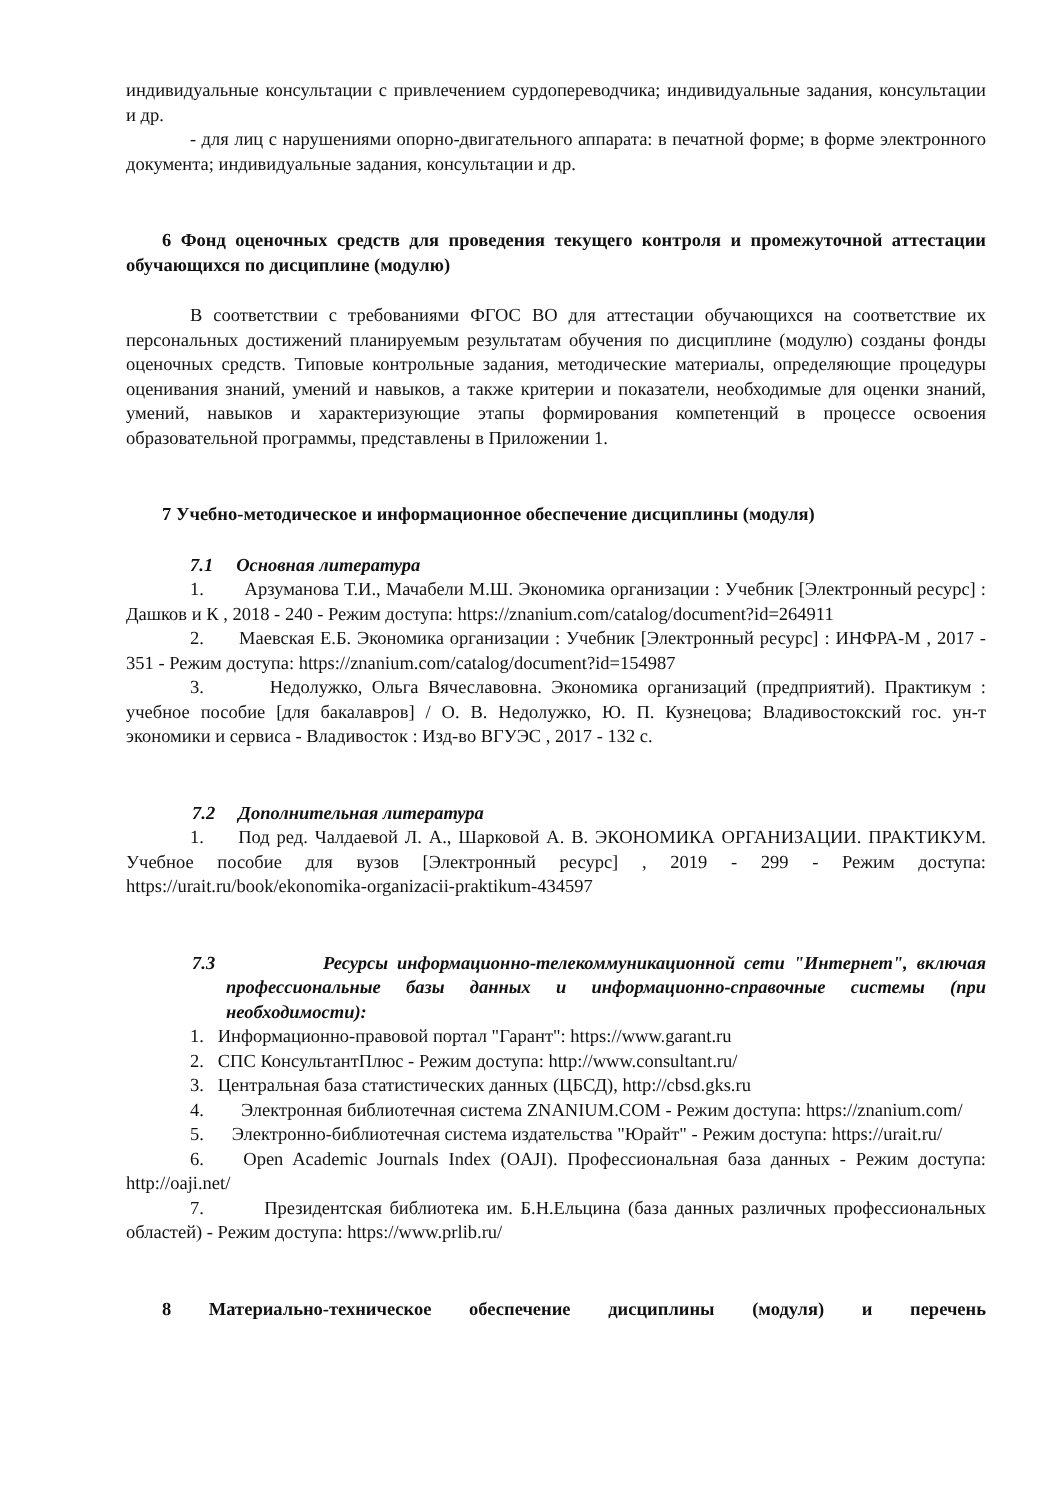индивидуальные консультации с привлечением сурдопереводчика; индивидуальные задания, консультации и др.
- для лиц с нарушениями опорно-двигательного аппарата: в печатной форме; в форме электронного документа; индивидуальные задания, консультации и др.
6 Фонд оценочных средств для проведения текущего контроля и промежуточной аттестации обучающихся по дисциплине (модулю)
В соответствии с требованиями ФГОС ВО для аттестации обучающихся на соответствие их персональных достижений планируемым результатам обучения по дисциплине (модулю) созданы фонды оценочных средств. Типовые контрольные задания, методические материалы, определяющие процедуры оценивания знаний, умений и навыков, а также критерии и показатели, необходимые для оценки знаний, умений, навыков и характеризующие этапы формирования компетенций в процессе освоения образовательной программы, представлены в Приложении 1.
7 Учебно-методическое и информационное обеспечение дисциплины (модуля)
7.1 Основная литература
1. Арзуманова Т.И., Мачабели М.Ш. Экономика организации : Учебник [Электронный ресурс] : Дашков и К , 2018 - 240 - Режим доступа: https://znanium.com/catalog/document?id=264911
2. Маевская Е.Б. Экономика организации : Учебник [Электронный ресурс] : ИНФРА-М , 2017 - 351 - Режим доступа: https://znanium.com/catalog/document?id=154987
3. Недолужко, Ольга Вячеславовна. Экономика организаций (предприятий). Практикум : учебное пособие [для бакалавров] / О. В. Недолужко, Ю. П. Кузнецова; Владивостокский гос. ун-т экономики и сервиса - Владивосток : Изд-во ВГУЭС , 2017 - 132 с.
7.2 Дополнительная литература
1. Под ред. Чалдаевой Л. А., Шарковой А. В. ЭКОНОМИКА ОРГАНИЗАЦИИ. ПРАКТИКУМ. Учебное пособие для вузов [Электронный ресурс] , 2019 - 299 - Режим доступа: https://urait.ru/book/ekonomika-organizacii-praktikum-434597
7.3 Ресурсы информационно-телекоммуникационной сети "Интернет", включая профессиональные базы данных и информационно-справочные системы (при необходимости):
1. Информационно-правовой портал "Гарант": https://www.garant.ru
2. СПС КонсультантПлюс - Режим доступа: http://www.consultant.ru/
3. Центральная база статистических данных (ЦБСД), http://cbsd.gks.ru
4. Электронная библиотечная система ZNANIUM.COM - Режим доступа: https://znanium.com/
5. Электронно-библиотечная система издательства "Юрайт" - Режим доступа: https://urait.ru/
6. Open Academic Journals Index (OAJI). Профессиональная база данных - Режим доступа: http://oaji.net/
7. Президентская библиотека им. Б.Н.Ельцина (база данных различных профессиональных областей) - Режим доступа: https://www.prlib.ru/
8 Материально-техническое обеспечение дисциплины (модуля) и перечень